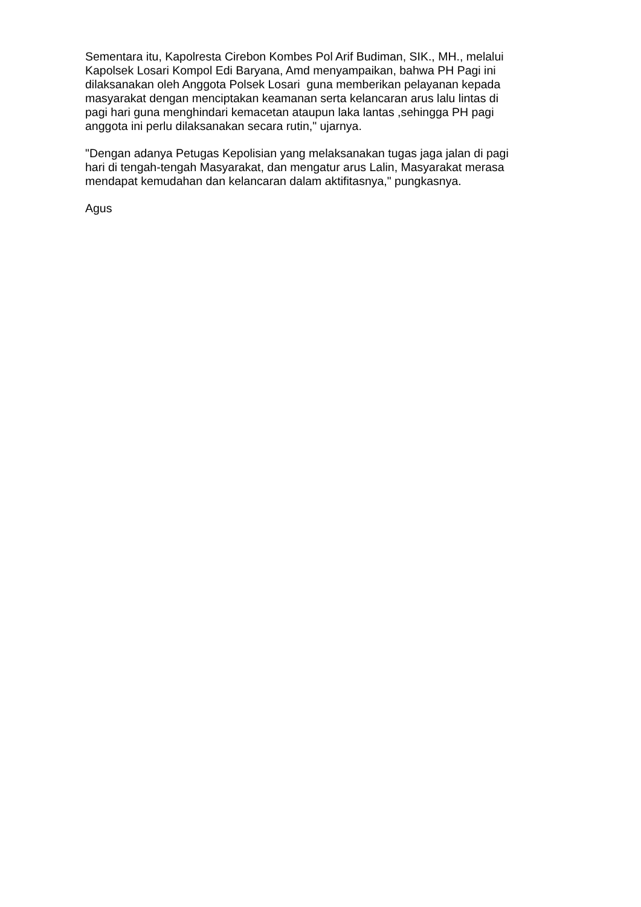Sementara itu, Kapolresta Cirebon Kombes Pol Arif Budiman, SIK., MH., melalui
Kapolsek Losari Kompol Edi Baryana, Amd menyampaikan, bahwa PH Pagi ini
dilaksanakan oleh Anggota Polsek Losari guna memberikan pelayanan kepada
masyarakat dengan menciptakan keamanan serta kelancaran arus lalu lintas di
pagi hari guna menghindari kemacetan ataupun laka lantas ,sehingga PH pagi
anggota ini perlu dilaksanakan secara rutin," ujarnya.
"Dengan adanya Petugas Kepolisian yang melaksanakan tugas jaga jalan di pagi
hari di tengah-tengah Masyarakat, dan mengatur arus Lalin, Masyarakat merasa
mendapat kemudahan dan kelancaran dalam aktifitasnya," pungkasnya.
Agus